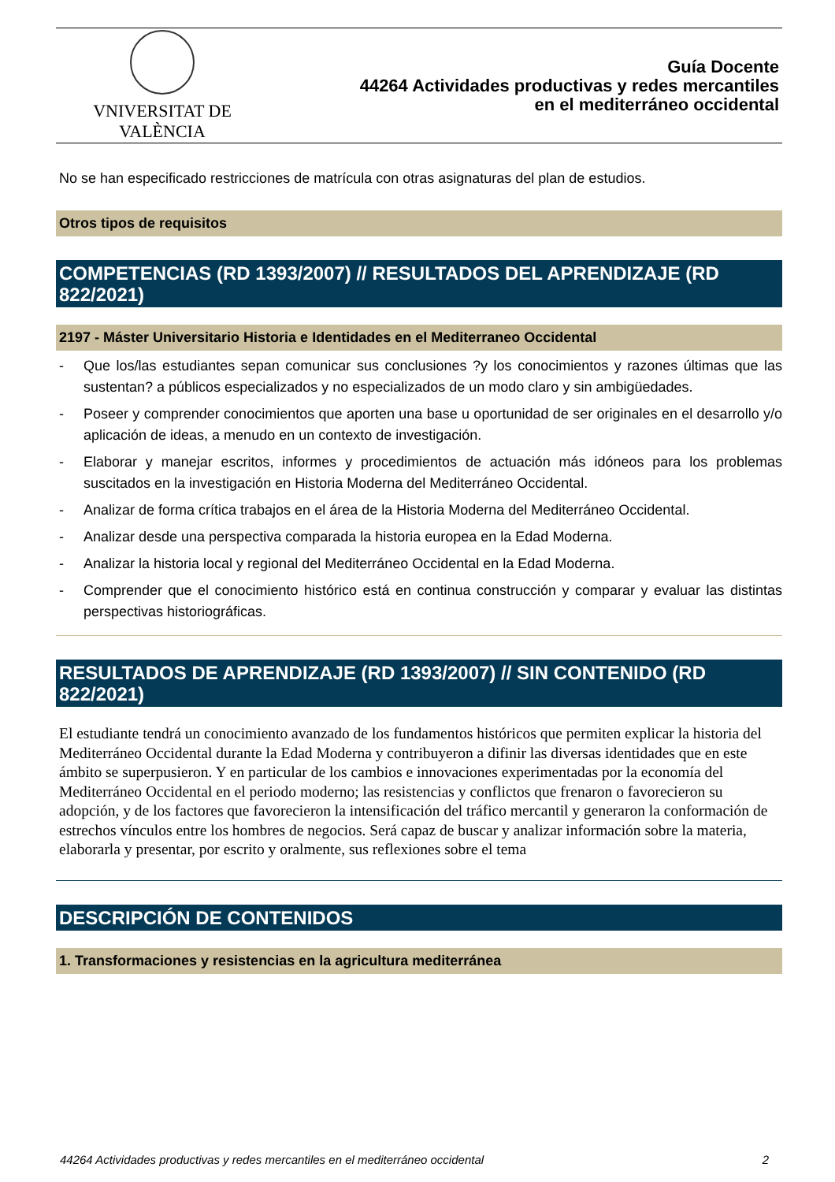VNIVERSITAT DE VALÈNCIA
Guía Docente
44264 Actividades productivas y redes mercantiles
en el mediterráneo occidental
No se han especificado restricciones de matrícula con otras asignaturas del plan de estudios.
Otros tipos de requisitos
COMPETENCIAS (RD 1393/2007) // RESULTADOS DEL APRENDIZAJE (RD 822/2021)
2197 - Máster Universitario Historia e Identidades en el Mediterraneo Occidental
- Que los/las estudiantes sepan comunicar sus conclusiones ?y los conocimientos y razones últimas que las sustentan? a públicos especializados y no especializados de un modo claro y sin ambigüedades.
- Poseer y comprender conocimientos que aporten una base u oportunidad de ser originales en el desarrollo y/o aplicación de ideas, a menudo en un contexto de investigación.
- Elaborar y manejar escritos, informes y procedimientos de actuación más idóneos para los problemas suscitados en la investigación en Historia Moderna del Mediterráneo Occidental.
- Analizar de forma crítica trabajos en el área de la Historia Moderna del Mediterráneo Occidental.
- Analizar desde una perspectiva comparada la historia europea en la Edad Moderna.
- Analizar la historia local y regional del Mediterráneo Occidental en la Edad Moderna.
- Comprender que el conocimiento histórico está en continua construcción y comparar y evaluar las distintas perspectivas historiográficas.
RESULTADOS DE APRENDIZAJE (RD 1393/2007) // SIN CONTENIDO (RD 822/2021)
El estudiante tendrá un conocimiento avanzado de los fundamentos históricos que permiten explicar la historia del Mediterráneo Occidental durante la Edad Moderna y contribuyeron a difinir las diversas identidades que en este ámbito se superpusieron. Y en particular de los cambios e innovaciones experimentadas por la economía del Mediterráneo Occidental en el periodo moderno; las resistencias y conflictos que frenaron o favorecieron su adopción, y de los factores que favorecieron la intensificación del tráfico mercantil y generaron la conformación de estrechos vínculos entre los hombres de negocios. Será capaz de buscar y analizar información sobre la materia, elaborarla y presentar, por escrito y oralmente, sus reflexiones sobre el tema
DESCRIPCIÓN DE CONTENIDOS
1. Transformaciones y resistencias en la agricultura mediterránea
44264 Actividades productivas y redes mercantiles en el mediterráneo occidental 2